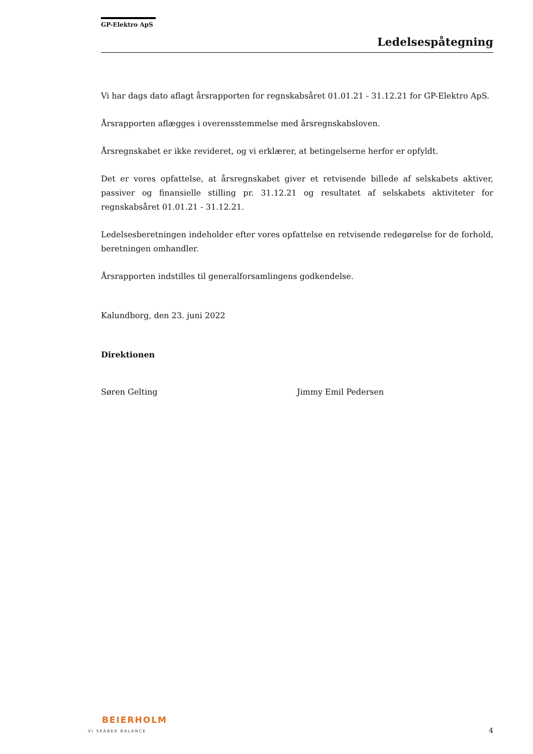GP-Elektro ApS
Ledelsespåtegning
Vi har dags dato aflagt årsrapporten for regnskabsåret 01.01.21 - 31.12.21 for GP-Elektro ApS.
Årsrapporten aflægges i overensstemmelse med årsregnskabsloven.
Årsregnskabet er ikke revideret, og vi erklærer, at betingelserne herfor er opfyldt.
Det er vores opfattelse, at årsregnskabet giver et retvisende billede af selskabets aktiver, passiver og finansielle stilling pr. 31.12.21 og resultatet af selskabets aktiviteter for regnskabsåret 01.01.21 - 31.12.21.
Ledelsesberetningen indeholder efter vores opfattelse en retvisende redegørelse for de forhold, beretningen omhandler.
Årsrapporten indstilles til generalforsamlingens godkendelse.
Kalundborg, den 23. juni 2022
Direktionen
Søren Gelting Jimmy Emil Pedersen
BEIERHOLM
VI SKABER BALANCE
4